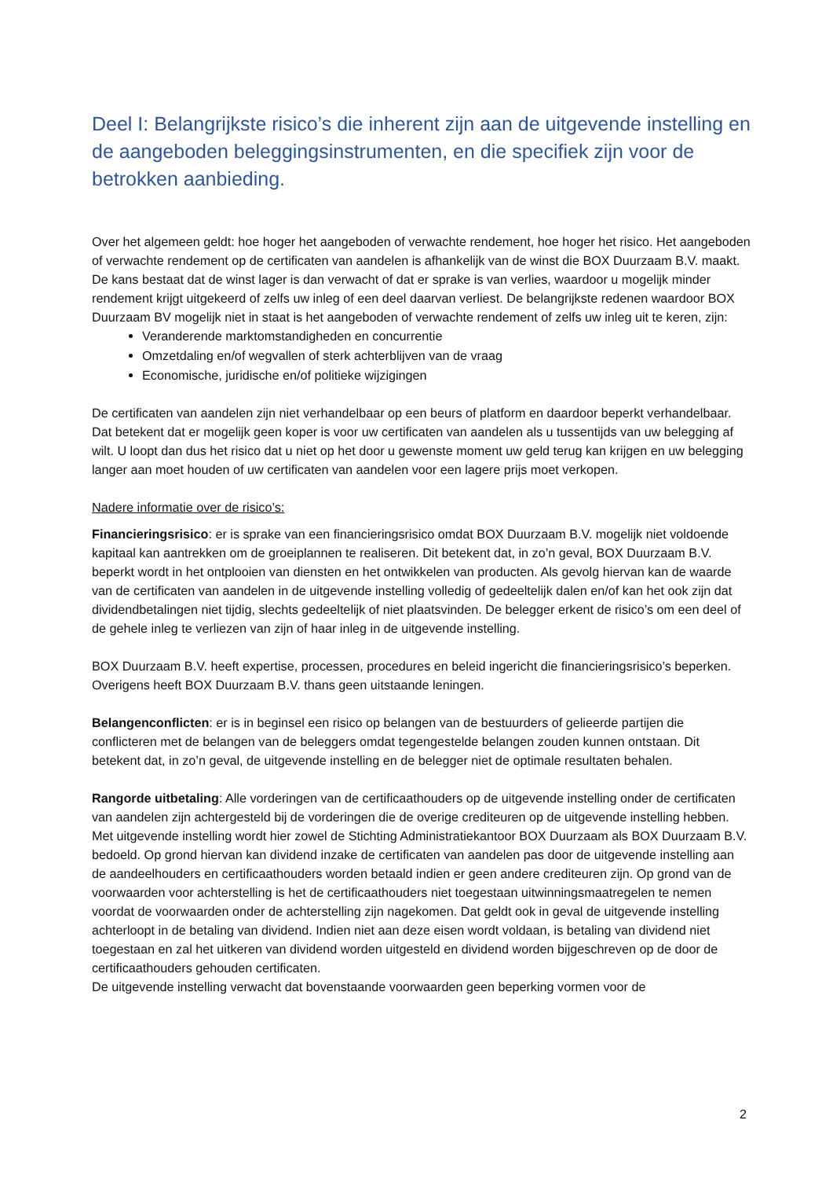Deel I: Belangrijkste risico’s die inherent zijn aan de uitgevende instelling en de aangeboden beleggingsinstrumenten, en die specifiek zijn voor de betrokken aanbieding.
Over het algemeen geldt: hoe hoger het aangeboden of verwachte rendement, hoe hoger het risico. Het aangeboden of verwachte rendement op de certificaten van aandelen is afhankelijk van de winst die BOX Duurzaam B.V. maakt. De kans bestaat dat de winst lager is dan verwacht of dat er sprake is van verlies, waardoor u mogelijk minder rendement krijgt uitgekeerd of zelfs uw inleg of een deel daarvan verliest. De belangrijkste redenen waardoor BOX Duurzaam BV mogelijk niet in staat is het aangeboden of verwachte rendement of zelfs uw inleg uit te keren, zijn:
Veranderende marktomstandigheden en concurrentie
Omzetdaling en/of wegvallen of sterk achterblijven van de vraag
Economische, juridische en/of politieke wijzigingen
De certificaten van aandelen zijn niet verhandelbaar op een beurs of platform en daardoor beperkt verhandelbaar. Dat betekent dat er mogelijk geen koper is voor uw certificaten van aandelen als u tussentijds van uw belegging af wilt. U loopt dan dus het risico dat u niet op het door u gewenste moment uw geld terug kan krijgen en uw belegging langer aan moet houden of uw certificaten van aandelen voor een lagere prijs moet verkopen.
Nadere informatie over de risico’s:
Financieringsrisico: er is sprake van een financieringsrisico omdat BOX Duurzaam B.V. mogelijk niet voldoende kapitaal kan aantrekken om de groeiplannen te realiseren. Dit betekent dat, in zo’n geval, BOX Duurzaam B.V. beperkt wordt in het ontplooien van diensten en het ontwikkelen van producten. Als gevolg hiervan kan de waarde van de certificaten van aandelen in de uitgevende instelling volledig of gedeeltelijk dalen en/of kan het ook zijn dat dividendbetalingen niet tijdig, slechts gedeeltelijk of niet plaatsvinden. De belegger erkent de risico’s om een deel of de gehele inleg te verliezen van zijn of haar inleg in de uitgevende instelling.
BOX Duurzaam B.V. heeft expertise, processen, procedures en beleid ingericht die financieringsrisico’s beperken. Overigens heeft BOX Duurzaam B.V. thans geen uitstaande leningen.
Belangenconflicten: er is in beginsel een risico op belangen van de bestuurders of gelieerde partijen die conflicteren met de belangen van de beleggers omdat tegengestelde belangen zouden kunnen ontstaan. Dit betekent dat, in zo’n geval, de uitgevende instelling en de belegger niet de optimale resultaten behalen.
Rangorde uitbetaling: Alle vorderingen van de certificaathouders op de uitgevende instelling onder de certificaten van aandelen zijn achtergesteld bij de vorderingen die de overige crediteuren op de uitgevende instelling hebben. Met uitgevende instelling wordt hier zowel de Stichting Administratiekantoor BOX Duurzaam als BOX Duurzaam B.V. bedoeld. Op grond hiervan kan dividend inzake de certificaten van aandelen pas door de uitgevende instelling aan de aandeelhouders en certificaathouders worden betaald indien er geen andere crediteuren zijn. Op grond van de voorwaarden voor achterstelling is het de certificaathouders niet toegestaan uitwinningsmaatregelen te nemen voordat de voorwaarden onder de achterstelling zijn nagekomen. Dat geldt ook in geval de uitgevende instelling achterloopt in de betaling van dividend. Indien niet aan deze eisen wordt voldaan, is betaling van dividend niet toegestaan en zal het uitkeren van dividend worden uitgesteld en dividend worden bijgeschreven op de door de certificaathouders gehouden certificaten.
De uitgevende instelling verwacht dat bovenstaande voorwaarden geen beperking vormen voor de
2